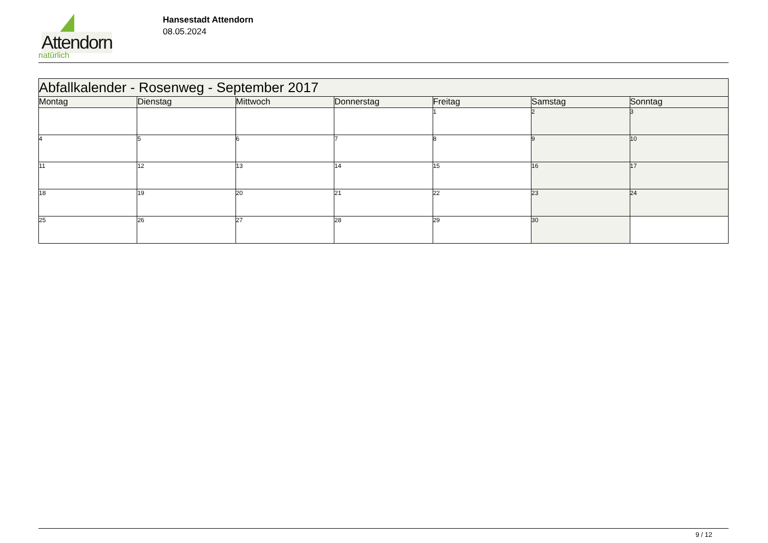Attendorn
natürlich
Hansestadt Attendorn
08.05.2024
| Abfallkalender - Rosenweg - September 2017 | | | | | | |
| Montag | Dienstag | Mittwoch | Donnerstag | Freitag | Samstag | Sonntag |
| | | | | 1 | 2 | 3 |
| 4 | 5 | 6 | 7 | 8 | 9 | 10 |
| 11 | 12 | 13 | 14 | 15 | 16 | 17 |
| 18 | 19 | 20 | 21 | 22 | 23 | 24 |
| 25 | 26 | 27 | 28 | 29 | 30 | |
9 / 12